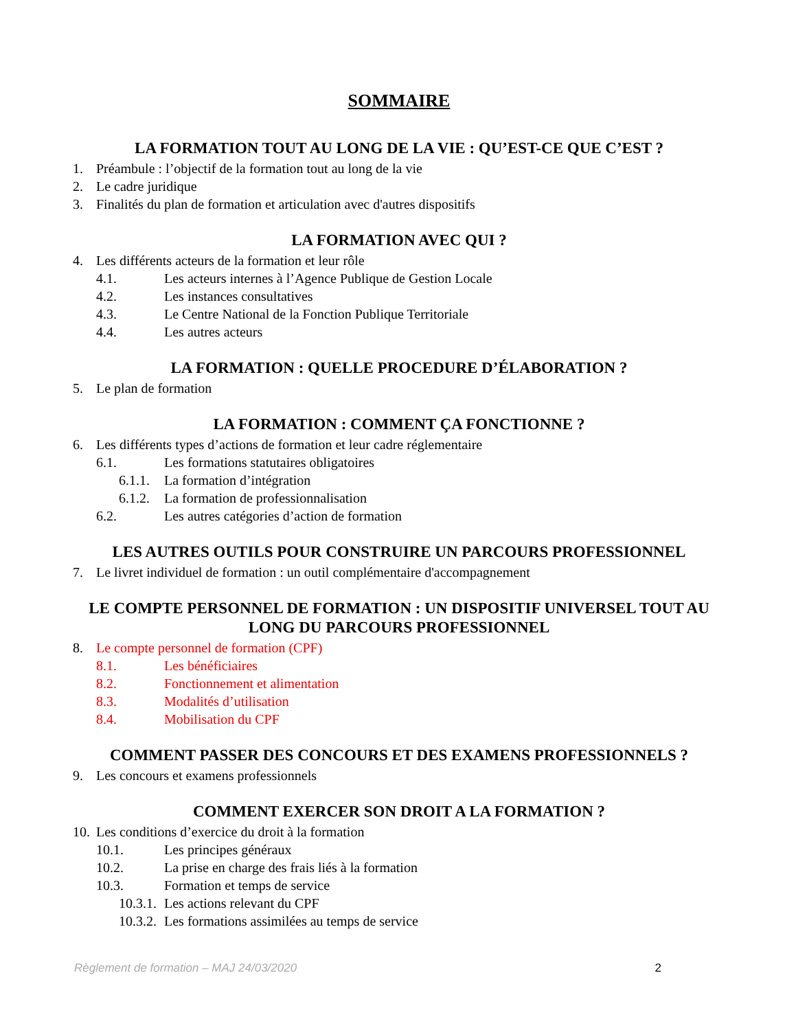SOMMAIRE
LA FORMATION TOUT AU LONG DE LA VIE : QU’EST-CE QUE C’EST ?
1. Préambule : l’objectif de la formation tout au long de la vie
2. Le cadre juridique
3. Finalités du plan de formation et articulation avec d'autres dispositifs
LA FORMATION AVEC QUI ?
4. Les différents acteurs de la formation et leur rôle
4.1. Les acteurs internes à l’Agence Publique de Gestion Locale
4.2. Les instances consultatives
4.3. Le Centre National de la Fonction Publique Territoriale
4.4. Les autres acteurs
LA FORMATION : QUELLE PROCEDURE D’ÉLABORATION ?
5. Le plan de formation
LA FORMATION : COMMENT ÇA FONCTIONNE ?
6. Les différents types d’actions de formation et leur cadre réglementaire
6.1. Les formations statutaires obligatoires
6.1.1. La formation d’intégration
6.1.2. La formation de professionnalisation
6.2. Les autres catégories d’action de formation
LES AUTRES OUTILS POUR CONSTRUIRE UN PARCOURS PROFESSIONNEL
7. Le livret individuel de formation : un outil complémentaire d'accompagnement
LE COMPTE PERSONNEL DE FORMATION : UN DISPOSITIF UNIVERSEL TOUT AU LONG DU PARCOURS PROFESSIONNEL
8. Le compte personnel de formation (CPF)
8.1. Les bénéficiaires
8.2. Fonctionnement et alimentation
8.3. Modalités d’utilisation
8.4. Mobilisation du CPF
COMMENT PASSER DES CONCOURS ET DES EXAMENS PROFESSIONNELS ?
9. Les concours et examens professionnels
COMMENT EXERCER SON DROIT A LA FORMATION ?
10. Les conditions d’exercice du droit à la formation
10.1. Les principes généraux
10.2. La prise en charge des frais liés à la formation
10.3. Formation et temps de service
10.3.1. Les actions relevant du CPF
10.3.2. Les formations assimilées au temps de service
Règlement de formation – MAJ 24/03/2020 2